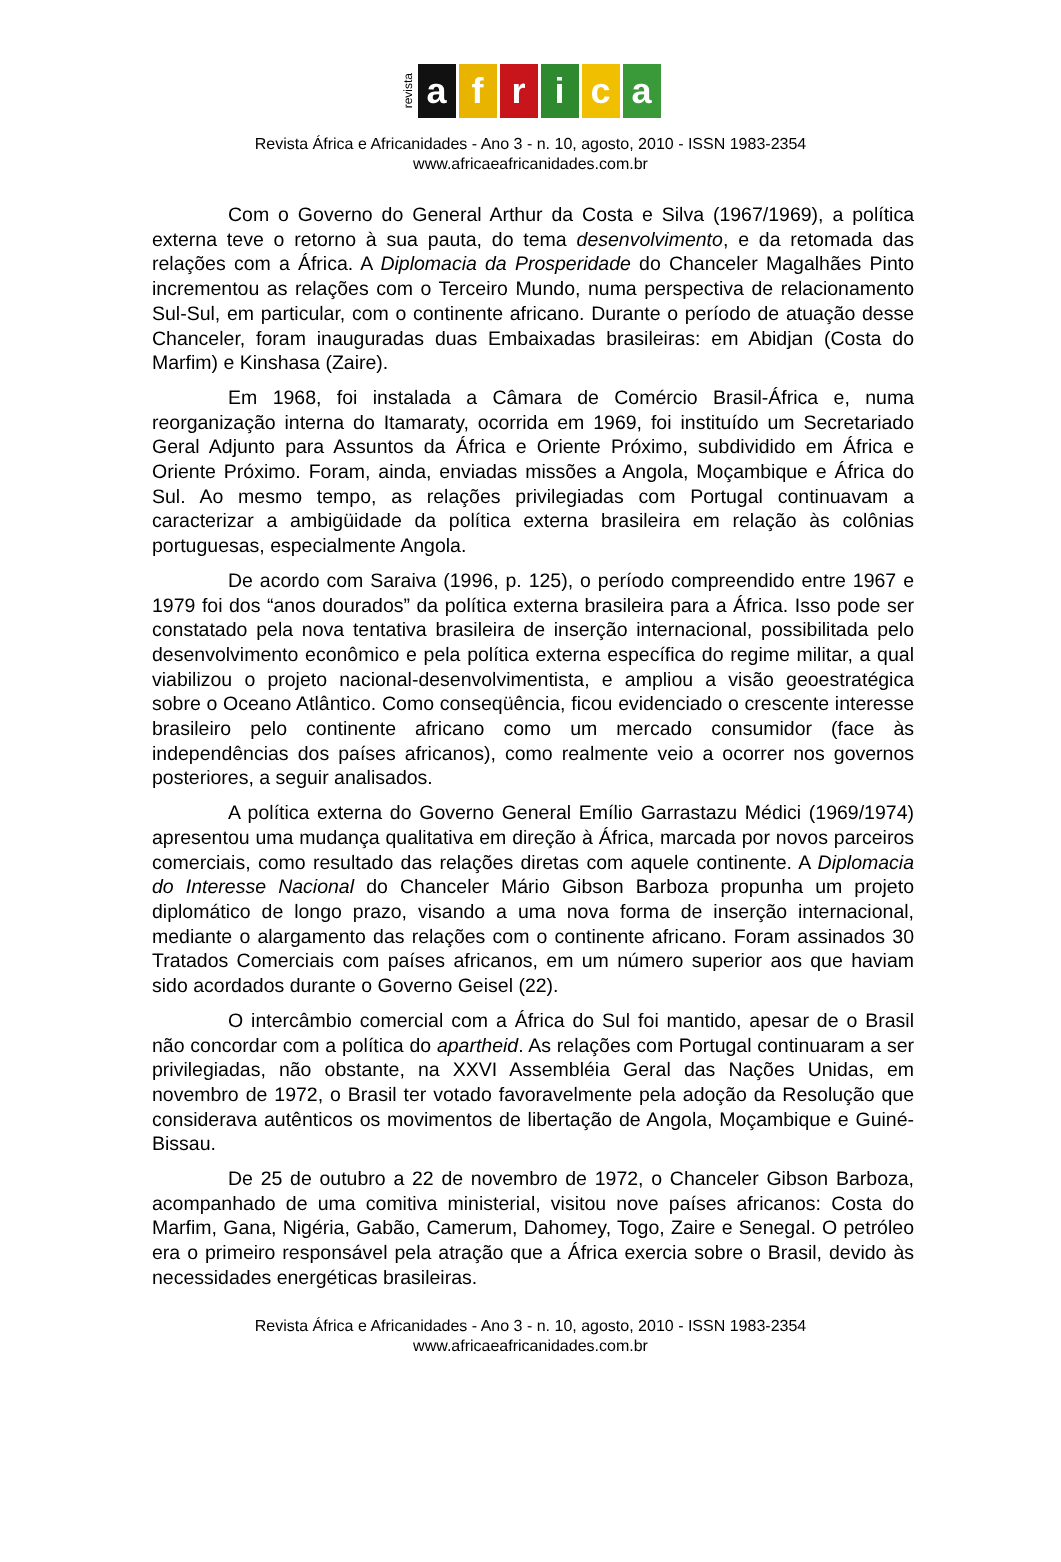revista
a f r i c a
Revista África e Africanidades - Ano 3 - n. 10, agosto, 2010 - ISSN 1983-2354
www.africaeafricanidades.com.br
Com o Governo do General Arthur da Costa e Silva (1967/1969), a política externa teve o retorno à sua pauta, do tema desenvolvimento, e da retomada das relações com a África. A Diplomacia da Prosperidade do Chanceler Magalhães Pinto incrementou as relações com o Terceiro Mundo, numa perspectiva de relacionamento Sul-Sul, em particular, com o continente africano. Durante o período de atuação desse Chanceler, foram inauguradas duas Embaixadas brasileiras: em Abidjan (Costa do Marfim) e Kinshasa (Zaire).
Em 1968, foi instalada a Câmara de Comércio Brasil-África e, numa reorganização interna do Itamaraty, ocorrida em 1969, foi instituído um Secretariado Geral Adjunto para Assuntos da África e Oriente Próximo, subdividido em África e Oriente Próximo. Foram, ainda, enviadas missões a Angola, Moçambique e África do Sul. Ao mesmo tempo, as relações privilegiadas com Portugal continuavam a caracterizar a ambigüidade da política externa brasileira em relação às colônias portuguesas, especialmente Angola.
De acordo com Saraiva (1996, p. 125), o período compreendido entre 1967 e 1979 foi dos “anos dourados” da política externa brasileira para a África. Isso pode ser constatado pela nova tentativa brasileira de inserção internacional, possibilitada pelo desenvolvimento econômico e pela política externa específica do regime militar, a qual viabilizou o projeto nacional-desenvolvimentista, e ampliou a visão geoestratégica sobre o Oceano Atlântico. Como conseqüência, ficou evidenciado o crescente interesse brasileiro pelo continente africano como um mercado consumidor (face às independências dos países africanos), como realmente veio a ocorrer nos governos posteriores, a seguir analisados.
A política externa do Governo General Emílio Garrastazu Médici (1969/1974) apresentou uma mudança qualitativa em direção à África, marcada por novos parceiros comerciais, como resultado das relações diretas com aquele continente. A Diplomacia do Interesse Nacional do Chanceler Mário Gibson Barboza propunha um projeto diplomático de longo prazo, visando a uma nova forma de inserção internacional, mediante o alargamento das relações com o continente africano. Foram assinados 30 Tratados Comerciais com países africanos, em um número superior aos que haviam sido acordados durante o Governo Geisel (22).
O intercâmbio comercial com a África do Sul foi mantido, apesar de o Brasil não concordar com a política do apartheid. As relações com Portugal continuaram a ser privilegiadas, não obstante, na XXVI Assembléia Geral das Nações Unidas, em novembro de 1972, o Brasil ter votado favoravelmente pela adoção da Resolução que considerava autênticos os movimentos de libertação de Angola, Moçambique e Guiné-Bissau.
De 25 de outubro a 22 de novembro de 1972, o Chanceler Gibson Barboza, acompanhado de uma comitiva ministerial, visitou nove países africanos: Costa do Marfim, Gana, Nigéria, Gabão, Camerum, Dahomey, Togo, Zaire e Senegal. O petróleo era o primeiro responsável pela atração que a África exercia sobre o Brasil, devido às necessidades energéticas brasileiras.
Revista África e Africanidades - Ano 3 - n. 10, agosto, 2010 - ISSN 1983-2354
www.africaeafricanidades.com.br